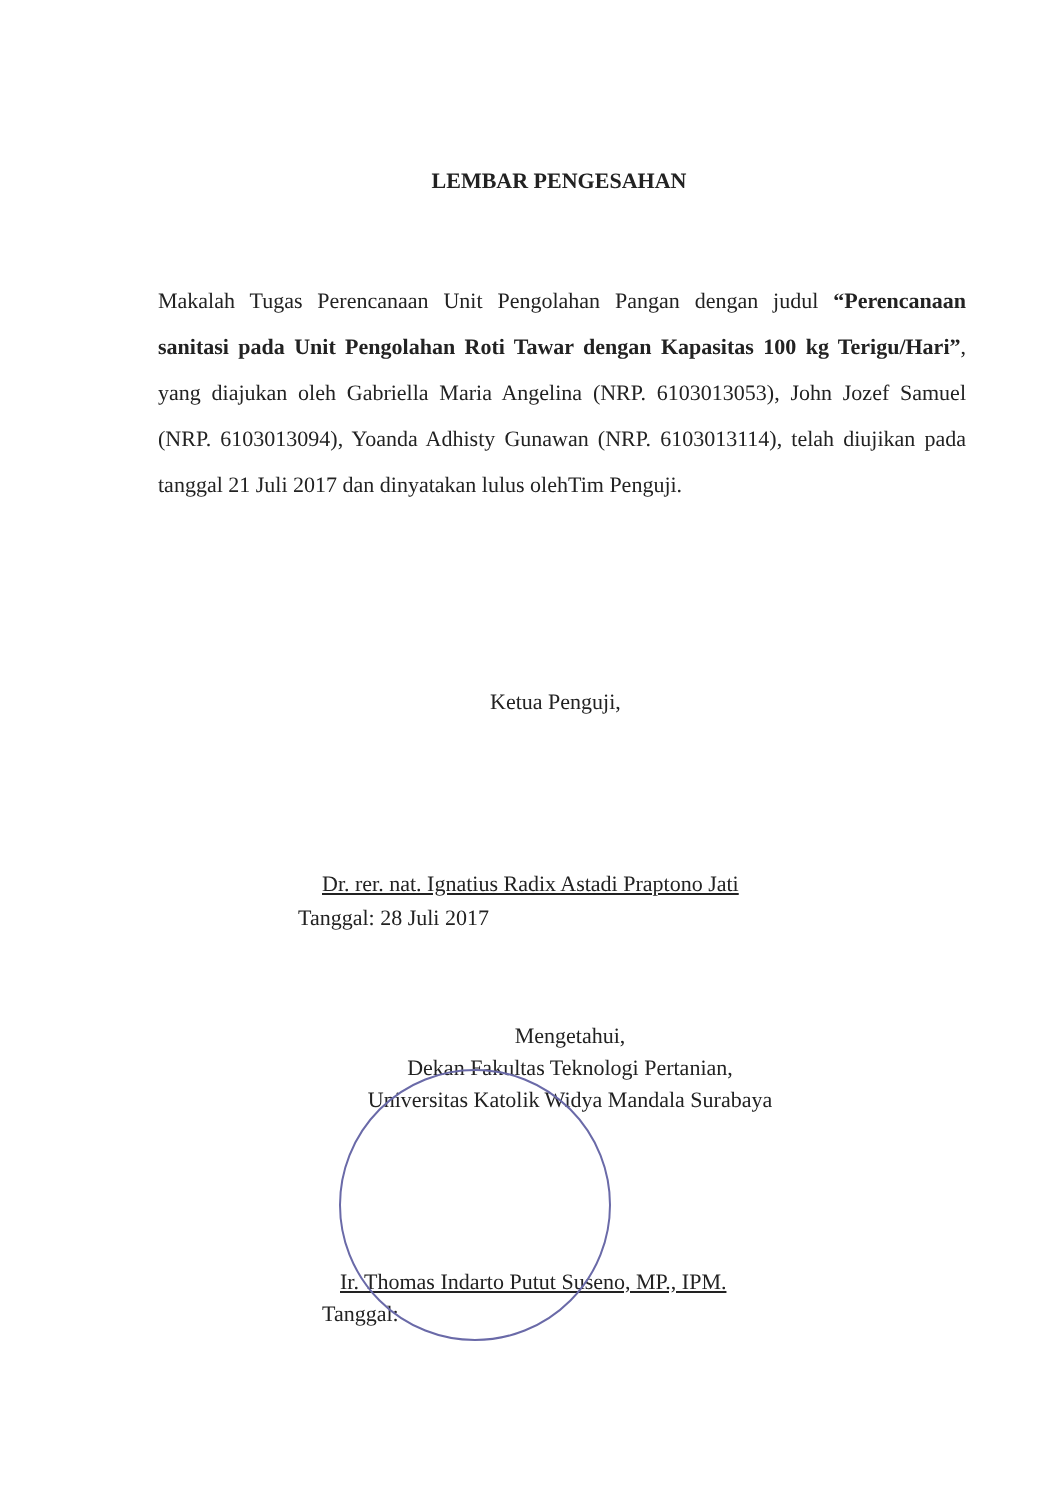LEMBAR PENGESAHAN
Makalah Tugas Perencanaan Unit Pengolahan Pangan dengan judul “Perencanaan sanitasi pada Unit Pengolahan Roti Tawar dengan Kapasitas 100 kg Terigu/Hari”, yang diajukan oleh Gabriella Maria Angelina (NRP. 6103013053), John Jozef Samuel (NRP. 6103013094), Yoanda Adhisty Gunawan (NRP. 6103013114), telah diujikan pada tanggal 21 Juli 2017 dan dinyatakan lulus olehTim Penguji.
Ketua Penguji,
Dr. rer. nat. Ignatius Radix Astadi Praptono Jati
Tanggal: 28 Juli 2017
Mengetahui,
Dekan Fakultas Teknologi Pertanian,
Universitas Katolik Widya Mandala Surabaya
Ir. Thomas Indarto Putut Suseno, MP., IPM.
Tanggal: